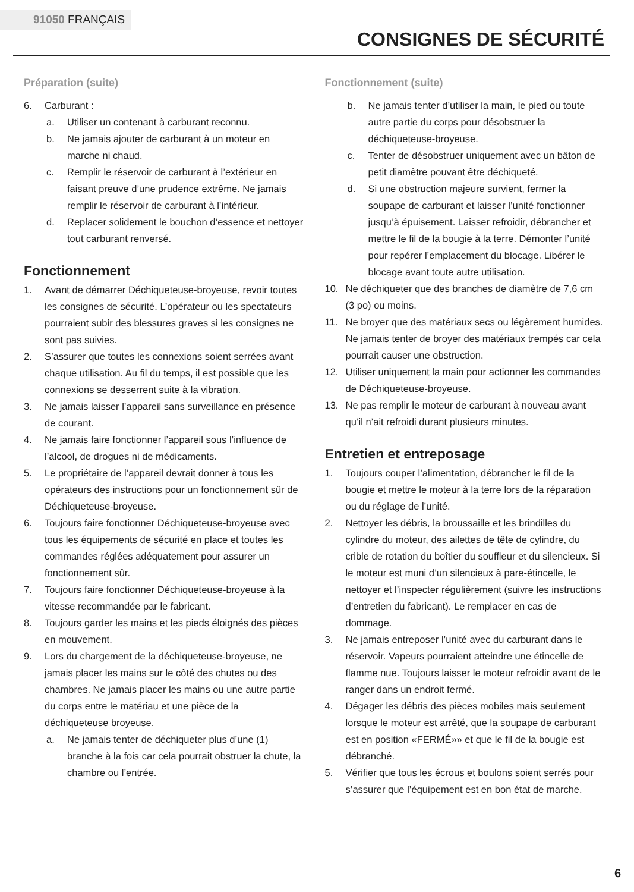91050 FRANÇAIS
CONSIGNES DE SÉCURITÉ
Préparation (suite)
6. Carburant :
a. Utiliser un contenant à carburant reconnu.
b. Ne jamais ajouter de carburant à un moteur en marche ni chaud.
c. Remplir le réservoir de carburant à l’extérieur en faisant preuve d’une prudence extrême. Ne jamais remplir le réservoir de carburant à l’intérieur.
d. Replacer solidement le bouchon d’essence et nettoyer tout carburant renversé.
Fonctionnement
1. Avant de démarrer Déchiqueteuse-broyeuse, revoir toutes les consignes de sécurité. L’opérateur ou les spectateurs pourraient subir des blessures graves si les consignes ne sont pas suivies.
2. S’assurer que toutes les connexions soient serrées avant chaque utilisation. Au fil du temps, il est possible que les connexions se desserrent suite à la vibration.
3. Ne jamais laisser l’appareil sans surveillance en présence de courant.
4. Ne jamais faire fonctionner l’appareil sous l’influence de l’alcool, de drogues ni de médicaments.
5. Le propriétaire de l’appareil devrait donner à tous les opérateurs des instructions pour un fonctionnement sûr de Déchiqueteuse-broyeuse.
6. Toujours faire fonctionner Déchiqueteuse-broyeuse avec tous les équipements de sécurité en place et toutes les commandes réglées adéquatement pour assurer un fonctionnement sûr.
7. Toujours faire fonctionner Déchiqueteuse-broyeuse à la vitesse recommandée par le fabricant.
8. Toujours garder les mains et les pieds éloignés des pièces en mouvement.
9. Lors du chargement de la déchiqueteuse-broyeuse, ne jamais placer les mains sur le côté des chutes ou des chambres. Ne jamais placer les mains ou une autre partie du corps entre le matériau et une pièce de la déchiqueteuse broyeuse.
a. Ne jamais tenter de déchiqueter plus d’une (1) branche à la fois car cela pourrait obstruer la chute, la chambre ou l’entrée.
Fonctionnement (suite)
b. Ne jamais tenter d’utiliser la main, le pied ou toute autre partie du corps pour désobstruer la déchiqueteuse-broyeuse.
c. Tenter de désobstruer uniquement avec un bâton de petit diamètre pouvant être déchiqueté.
d. Si une obstruction majeure survient, fermer la soupape de carburant et laisser l’unité fonctionner jusqu’à épuisement. Laisser refroidir, débrancher et mettre le fil de la bougie à la terre. Démonter l’unité pour repérer l’emplacement du blocage. Libérer le blocage avant toute autre utilisation.
10. Ne déchiqueter que des branches de diamètre de 7,6 cm (3 po) ou moins.
11. Ne broyer que des matériaux secs ou légèrement humides. Ne jamais tenter de broyer des matériaux trempés car cela pourrait causer une obstruction.
12. Utiliser uniquement la main pour actionner les commandes de Déchiqueteuse-broyeuse.
13. Ne pas remplir le moteur de carburant à nouveau avant qu’il n’ait refroidi durant plusieurs minutes.
Entretien et entreposage
1. Toujours couper l’alimentation, débrancher le fil de la bougie et mettre le moteur à la terre lors de la réparation ou du réglage de l’unité.
2. Nettoyer les débris, la broussaille et les brindilles du cylindre du moteur, des ailettes de tête de cylindre, du crible de rotation du boîtier du souffleur et du silencieux. Si le moteur est muni d’un silencieux à pare-étincelle, le nettoyer et l’inspecter régulièrement (suivre les instructions d’entretien du fabricant). Le remplacer en cas de dommage.
3. Ne jamais entreposer l’unité avec du carburant dans le réservoir. Vapeurs pourraient atteindre une étincelle de flamme nue. Toujours laisser le moteur refroidir avant de le ranger dans un endroit fermé.
4. Dégager les débris des pièces mobiles mais seulement lorsque le moteur est arrêté, que la soupape de carburant est en position «FERMÉ»» et que le fil de la bougie est débranché.
5. Vérifier que tous les écrous et boulons soient serrés pour s’assurer que l’équipement est en bon état de marche.
6